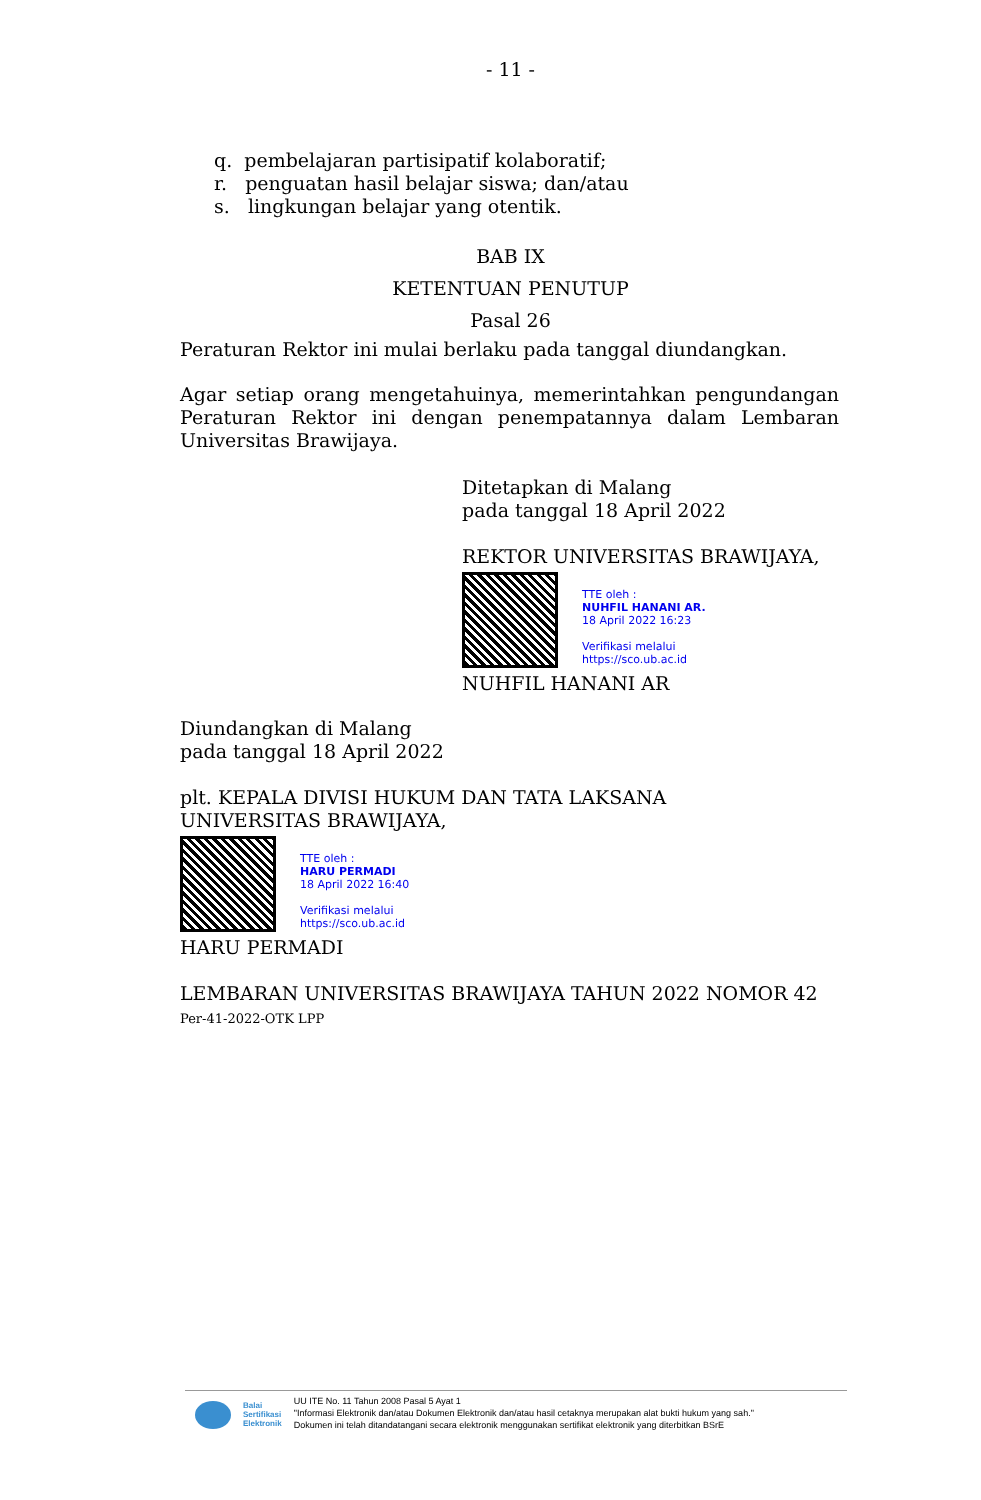- 11 -
q. pembelajaran partisipatif kolaboratif;
r. penguatan hasil belajar siswa; dan/atau
s. lingkungan belajar yang otentik.
BAB IX
KETENTUAN PENUTUP
Pasal 26
Peraturan Rektor ini mulai berlaku pada tanggal diundangkan.
Agar setiap orang mengetahuinya, memerintahkan pengundangan Peraturan Rektor ini dengan penempatannya dalam Lembaran Universitas Brawijaya.
Ditetapkan di Malang
pada tanggal 18 April 2022
REKTOR UNIVERSITAS BRAWIJAYA,
TTE oleh :
NUHFIL HANANI AR.
18 April 2022 16:23
Verifikasi melalui
https://sco.ub.ac.id
NUHFIL HANANI AR
Diundangkan di Malang
pada tanggal 18 April 2022
plt. KEPALA DIVISI HUKUM DAN TATA LAKSANA
UNIVERSITAS BRAWIJAYA,
TTE oleh :
HARU PERMADI
18 April 2022 16:40
Verifikasi melalui
https://sco.ub.ac.id
HARU PERMADI
LEMBARAN UNIVERSITAS BRAWIJAYA TAHUN 2022 NOMOR 42
Per-41-2022-OTK LPP
Balai
Sertifikasi
Elektronik
UU ITE No. 11 Tahun 2008 Pasal 5 Ayat 1
"Informasi Elektronik dan/atau Dokumen Elektronik dan/atau hasil cetaknya merupakan alat bukti hukum yang sah."
Dokumen ini telah ditandatangani secara elektronik menggunakan sertifikat elektronik yang diterbitkan BSrE